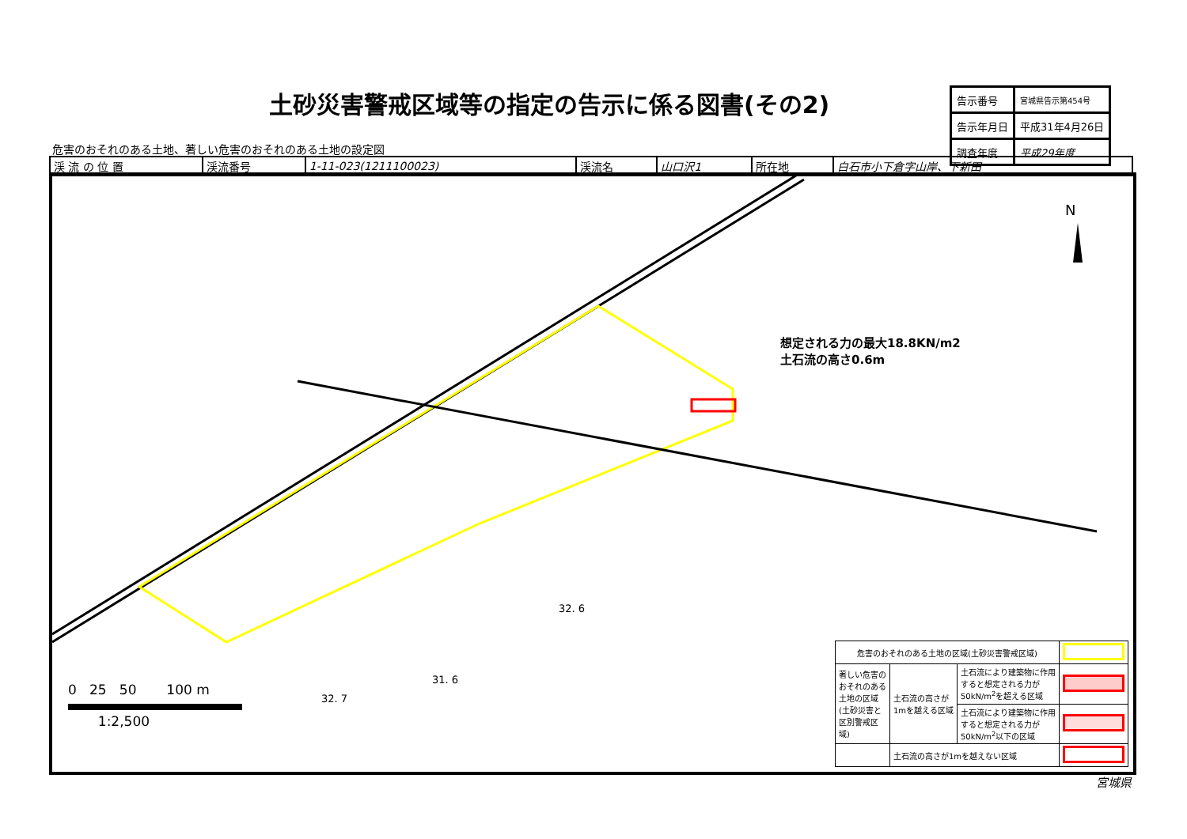土砂災害警戒区域等の指定の告示に係る図書(その2)
| 告示番号 | 宮城県告示第454号 |
| 告示年月日 | 平成31年4月26日 |
| 調査年度 | 平成29年度 |
危害のおそれのある土地、著しい危害のおそれのある土地の設定図
| 渓 流 の 位 置 | 渓流番号 | 1-11-023(1211100023) | 渓流名 | 山口沢1 | 所在地 | 白石市小下倉字山岸、下新田 |
N
想定される力の最大18.8KN/m2
土石流の高さ0.6m
0 25 50 100 m
1:2,500
32. 6
31. 6
32. 7
| 危害のおそれのある土地の区域(土砂災害警戒区域) | | | |
| 著しい危害の おそれのある 土地の区域 (土砂災害と 区別警戒区 域) | 土石流の高さが 1mを越える区域 | 土石流により建築物に作用 すると想定される力が 50kN/m<sup>2</sup>を超える区域 | |
| | | 土石流により建築物に作用 すると想定される力が 50kN/m<sup>2</sup>以下の区域 | |
| | 土石流の高さが1mを越えない区域 | | |
宮城県